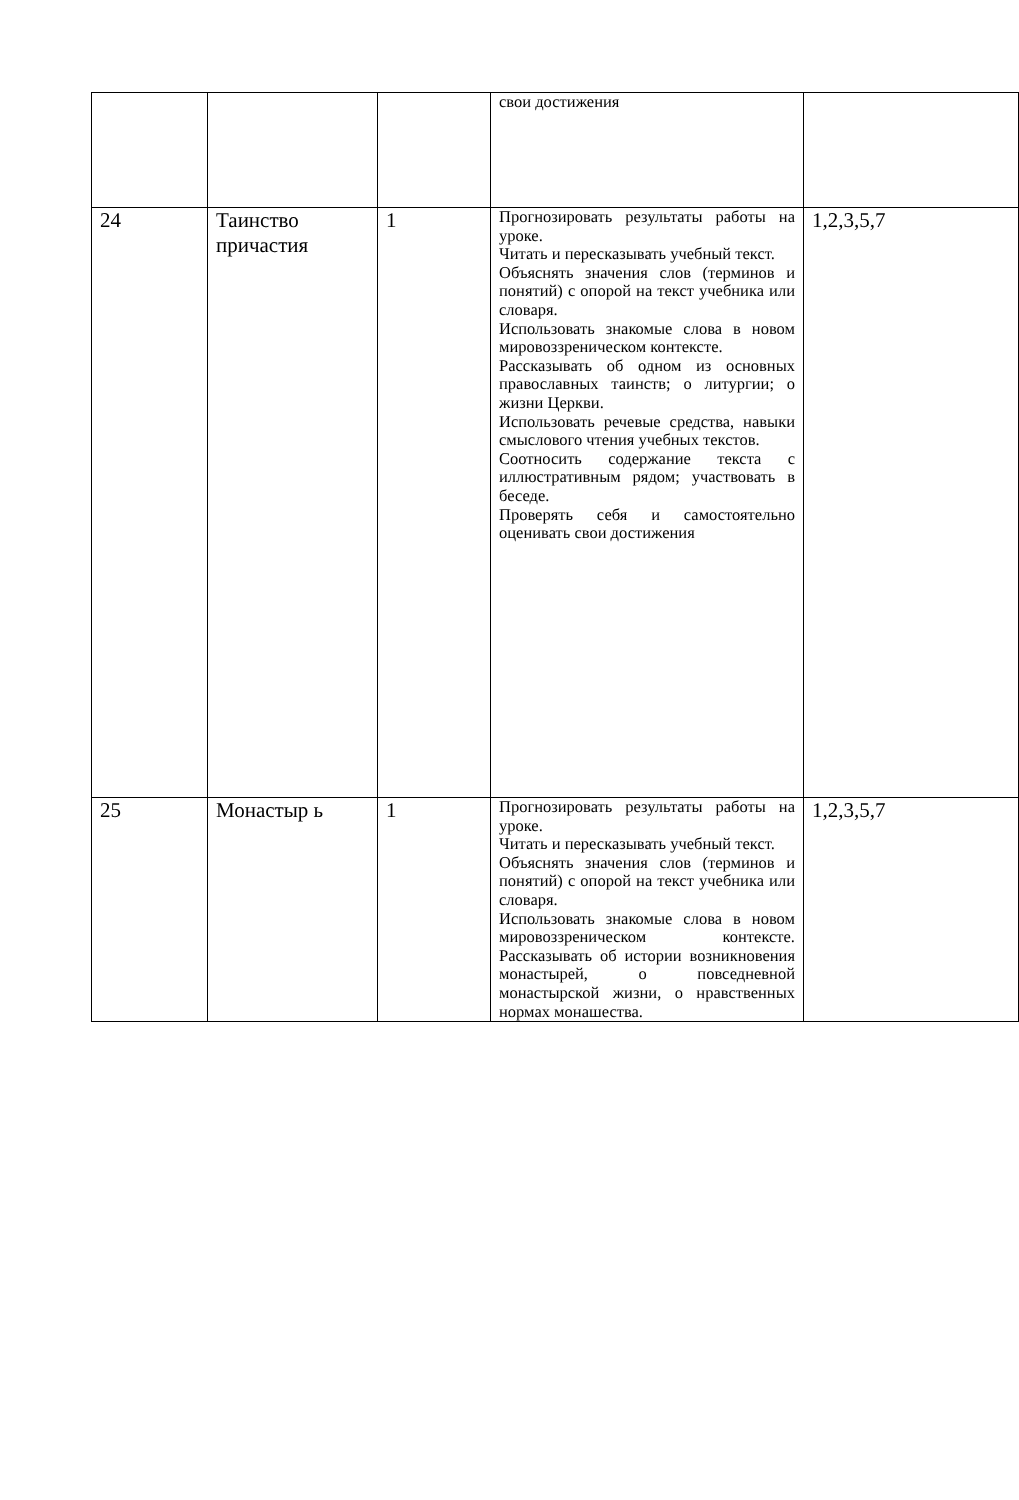| | | | свои достижения | |
| 24 | Таинство причастия | 1 | Прогнозировать результаты работы на уроке. Читать и пересказывать учебный текст. Объяснять значения слов (терминов и понятий) с опорой на текст учебника или словаря. Использовать знакомые слова в новом мировоззреническом контексте. Рассказывать об одном из основных православных таинств; о литургии; о жизни Церкви. Использовать речевые средства, навыки смыслового чтения учебных текстов. Соотносить содержание текста с иллюстративным рядом; участвовать в беседе. Проверять себя и самостоятельно оценивать свои достижения | 1,2,3,5,7 |
| 25 | Монастыр ь | 1 | Прогнозировать результаты работы на уроке. Читать и пересказывать учебный текст. Объяснять значения слов (терминов и понятий) с опорой на текст учебника или словаря. Использовать знакомые слова в новом мировоззреническом контексте. Рассказывать об истории возникновения монастырей, о повседневной монастырской жизни, о нравственных нормах монашества. | 1,2,3,5,7 |